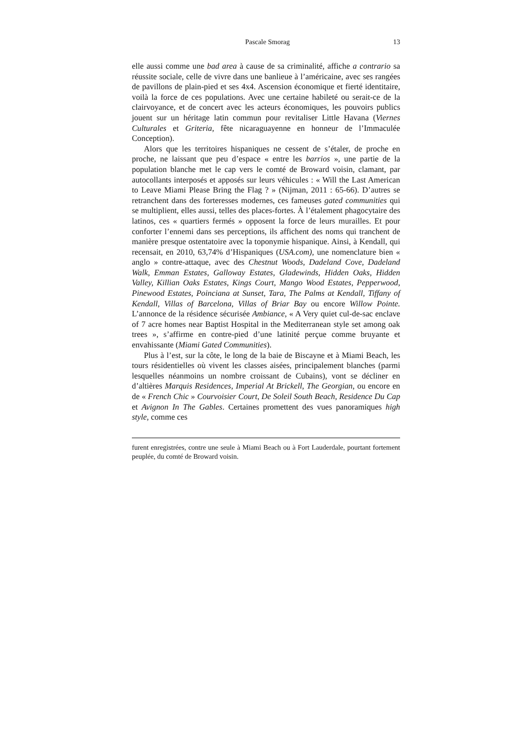Pascale Smorag 13
elle aussi comme une bad area à cause de sa criminalité, affiche a contrario sa réussite sociale, celle de vivre dans une banlieue à l’américaine, avec ses rangées de pavillons de plain-pied et ses 4x4. Ascension économique et fierté identitaire, voilà la force de ces populations. Avec une certaine habileté ou serait-ce de la clairvoyance, et de concert avec les acteurs économiques, les pouvoirs publics jouent sur un héritage latin commun pour revitaliser Little Havana (Viernes Culturales et Griteria, fête nicaraguayenne en honneur de l’Immaculée Conception).
Alors que les territoires hispaniques ne cessent de s’étaler, de proche en proche, ne laissant que peu d’espace « entre les barrios », une partie de la population blanche met le cap vers le comté de Broward voisin, clamant, par autocollants interposés et apposés sur leurs véhicules : « Will the Last American to Leave Miami Please Bring the Flag ? » (Nijman, 2011 : 65-66). D’autres se retranchent dans des forteresses modernes, ces fameuses gated communities qui se multiplient, elles aussi, telles des places-fortes. À l’étalement phagocytaire des latinos, ces « quartiers fermés » opposent la force de leurs murailles. Et pour conforter l’ennemi dans ses perceptions, ils affichent des noms qui tranchent de manière presque ostentatoire avec la toponymie hispanique. Ainsi, à Kendall, qui recensait, en 2010, 63,74% d’Hispaniques (USA.com), une nomenclature bien « anglo » contre-attaque, avec des Chestnut Woods, Dadeland Cove, Dadeland Walk, Emman Estates, Galloway Estates, Gladewinds, Hidden Oaks, Hidden Valley, Killian Oaks Estates, Kings Court, Mango Wood Estates, Pepperwood, Pinewood Estates, Poinciana at Sunset, Tara, The Palms at Kendall, Tiffany of Kendall, Villas of Barcelona, Villas of Briar Bay ou encore Willow Pointe. L’annonce de la résidence sécurisée Ambiance, « A Very quiet cul-de-sac enclave of 7 acre homes near Baptist Hospital in the Mediterranean style set among oak trees », s’affirme en contre-pied d’une latinité perçue comme bruyante et envahissante (Miami Gated Communities).
Plus à l’est, sur la côte, le long de la baie de Biscayne et à Miami Beach, les tours résidentielles où vivent les classes aisées, principalement blanches (parmi lesquelles néanmoins un nombre croissant de Cubains), vont se décliner en d’altières Marquis Residences, Imperial At Brickell, The Georgian, ou encore en de « French Chic » Courvoisier Court, De Soleil South Beach, Residence Du Cap et Avignon In The Gables. Certaines promettent des vues panoramiques high style, comme ces
furent enregistrées, contre une seule à Miami Beach ou à Fort Lauderdale, pourtant fortement peuplée, du comté de Broward voisin.